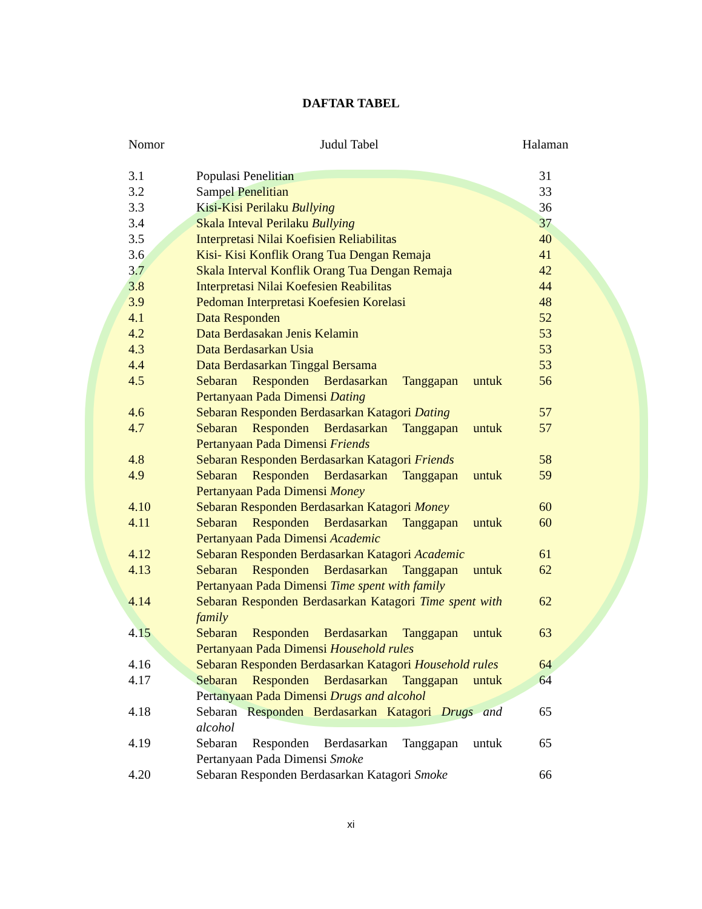DAFTAR TABEL
| Nomor | Judul Tabel | Halaman |
| --- | --- | --- |
| 3.1 | Populasi Penelitian | 31 |
| 3.2 | Sampel Penelitian | 33 |
| 3.3 | Kisi-Kisi Perilaku Bullying | 36 |
| 3.4 | Skala Inteval Perilaku Bullying | 37 |
| 3.5 | Interpretasi Nilai Koefisien Reliabilitas | 40 |
| 3.6 | Kisi- Kisi Konflik Orang Tua Dengan Remaja | 41 |
| 3.7 | Skala Interval Konflik Orang Tua Dengan Remaja | 42 |
| 3.8 | Interpretasi Nilai Koefesien Reabilitas | 44 |
| 3.9 | Pedoman Interpretasi Koefesien Korelasi | 48 |
| 4.1 | Data Responden | 52 |
| 4.2 | Data Berdasakan Jenis Kelamin | 53 |
| 4.3 | Data Berdasarkan Usia | 53 |
| 4.4 | Data Berdasarkan Tinggal Bersama | 53 |
| 4.5 | Sebaran Responden Berdasarkan Tanggapan untuk Pertanyaan Pada Dimensi Dating | 56 |
| 4.6 | Sebaran Responden Berdasarkan Katagori Dating | 57 |
| 4.7 | Sebaran Responden Berdasarkan Tanggapan untuk Pertanyaan Pada Dimensi Friends | 57 |
| 4.8 | Sebaran Responden Berdasarkan Katagori Friends | 58 |
| 4.9 | Sebaran Responden Berdasarkan Tanggapan untuk Pertanyaan Pada Dimensi Money | 59 |
| 4.10 | Sebaran Responden Berdasarkan Katagori Money | 60 |
| 4.11 | Sebaran Responden Berdasarkan Tanggapan untuk Pertanyaan Pada Dimensi Academic | 60 |
| 4.12 | Sebaran Responden Berdasarkan Katagori Academic | 61 |
| 4.13 | Sebaran Responden Berdasarkan Tanggapan untuk Pertanyaan Pada Dimensi Time spent with family | 62 |
| 4.14 | Sebaran Responden Berdasarkan Katagori Time spent with family | 62 |
| 4.15 | Sebaran Responden Berdasarkan Tanggapan untuk Pertanyaan Pada Dimensi Household rules | 63 |
| 4.16 | Sebaran Responden Berdasarkan Katagori Household rules | 64 |
| 4.17 | Sebaran Responden Berdasarkan Tanggapan untuk Pertanyaan Pada Dimensi Drugs and alcohol | 64 |
| 4.18 | Sebaran Responden Berdasarkan Katagori Drugs and alcohol | 65 |
| 4.19 | Sebaran Responden Berdasarkan Tanggapan untuk Pertanyaan Pada Dimensi Smoke | 65 |
| 4.20 | Sebaran Responden Berdasarkan Katagori Smoke | 66 |
xi